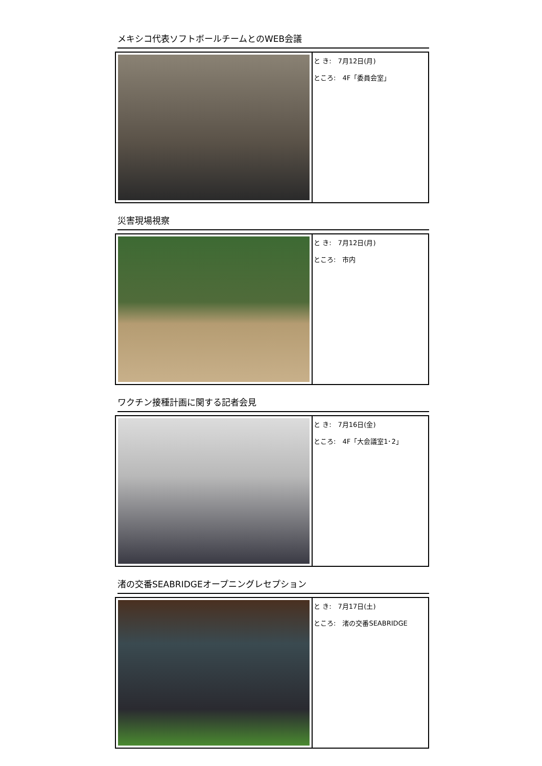メキシコ代表ソフトボールチームとのWEB会議
| | と き: 7月12日(月) ところ: 4F「委員会室」 |
災害現場視察
| | と き: 7月12日(月) ところ: 市内 |
ワクチン接種計画に関する記者会見
| | と き: 7月16日(金) ところ: 4F「大会議室1･2」 |
渚の交番SEABRIDGEオープニングレセプション
| | と き: 7月17日(土) ところ: 渚の交番SEABRIDGE |